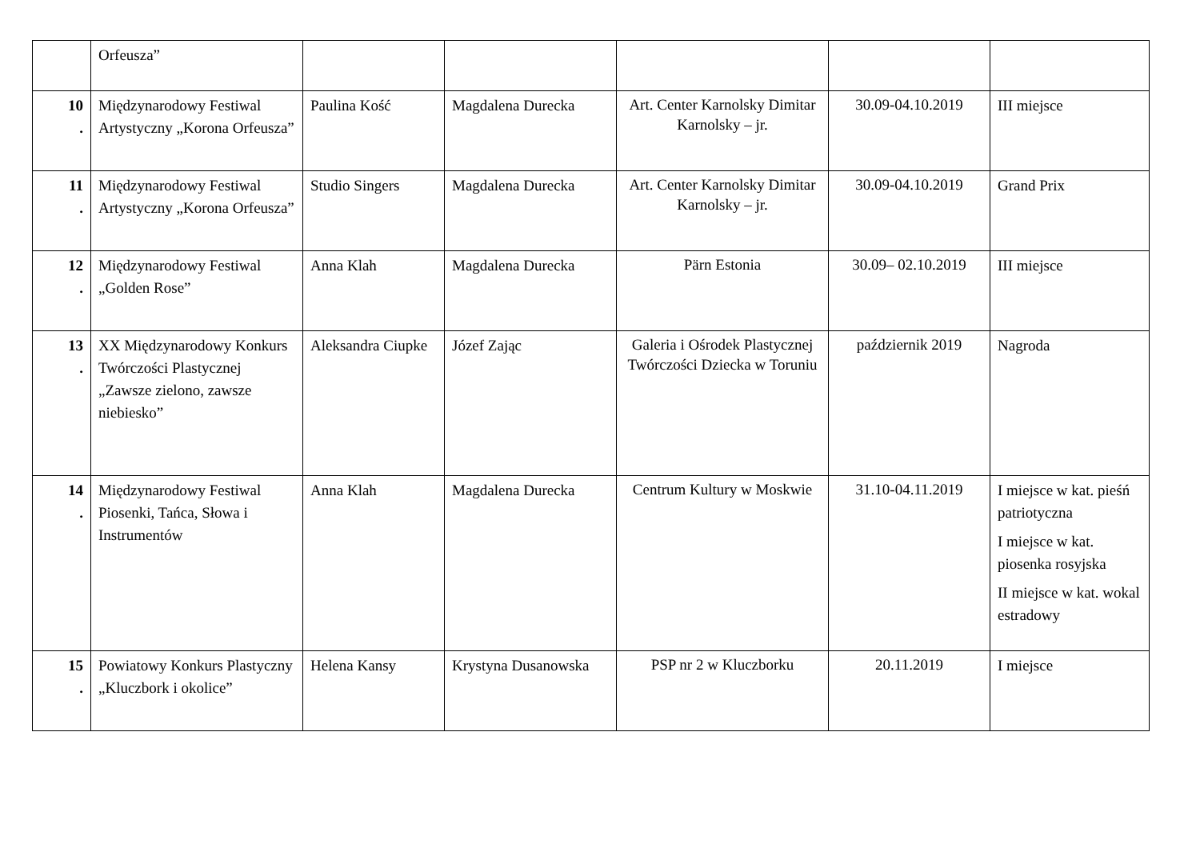| | Orfeusza” | | | | | |
| 10 . | Międzynarodowy Festiwal Artystyczny „Korona Orfeusza” | Paulina Kość | Magdalena Durecka | Art. Center Karnolsky Dimitar Karnolsky – jr. | 30.09-04.10.2019 | III miejsce |
| 11 . | Międzynarodowy Festiwal Artystyczny „Korona Orfeusza” | Studio Singers | Magdalena Durecka | Art. Center Karnolsky Dimitar Karnolsky – jr. | 30.09-04.10.2019 | Grand Prix |
| 12 . | Międzynarodowy Festiwal „Golden Rose” | Anna Klah | Magdalena Durecka | Pärn Estonia | 30.09– 02.10.2019 | III miejsce |
| 13 . | XX Międzynarodowy Konkurs Twórczości Plastycznej „Zawsze zielono, zawsze niebiesko” | Aleksandra Ciupke | Józef Zając | Galeria i Ośrodek Plastycznej Twórczości Dziecka w Toruniu | październik 2019 | Nagroda |
| 14 . | Międzynarodowy Festiwal Piosenki, Tańca, Słowa i Instrumentów | Anna Klah | Magdalena Durecka | Centrum Kultury w Moskwie | 31.10-04.11.2019 | I miejsce w kat. pieśń patriotyczna I miejsce w kat. piosenka rosyjska II miejsce w kat. wokal estradowy |
| 15 . | Powiatowy Konkurs Plastyczny „Kluczbork i okolice” | Helena Kansy | Krystyna Dusanowska | PSP nr 2 w Kluczborku | 20.11.2019 | I miejsce |